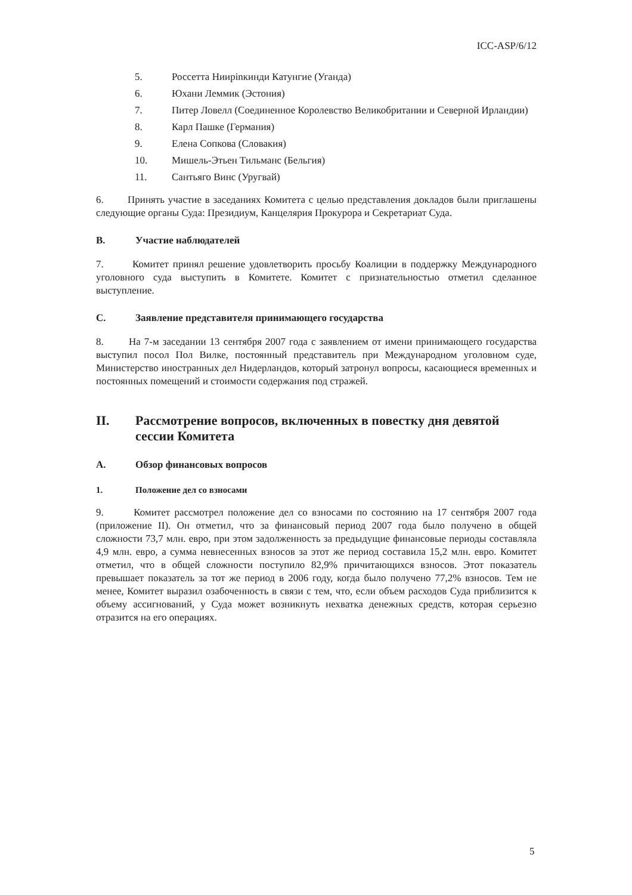ICC-ASP/6/12
5. Россетта Ниирinкинди Катунгие (Уганда)
6. Юхани Леммик (Эстония)
7. Питер Ловелл (Соединенное Королевство Великобритании и Северной Ирландии)
8. Карл Пашке (Германия)
9. Елена Сопкова (Словакия)
10. Мишель-Этьен Тильманс (Бельгия)
11. Сантьяго Винс (Уругвай)
6. Принять участие в заседаниях Комитета с целью представления докладов были приглашены следующие органы Суда: Президиум, Канцелярия Прокурора и Секретариат Суда.
B. Участие наблюдателей
7. Комитет принял решение удовлетворить просьбу Коалиции в поддержку Международного уголовного суда выступить в Комитете. Комитет с признательностью отметил сделанное выступление.
C. Заявление представителя принимающего государства
8. На 7-м заседании 13 сентября 2007 года с заявлением от имени принимающего государства выступил посол Пол Вилке, постоянный представитель при Международном уголовном суде, Министерство иностранных дел Нидерландов, который затронул вопросы, касающиеся временных и постоянных помещений и стоимости содержания под стражей.
II. Рассмотрение вопросов, включенных в повестку дня девятой сессии Комитета
A. Обзор финансовых вопросов
1. Положение дел со взносами
9. Комитет рассмотрел положение дел со взносами по состоянию на 17 сентября 2007 года (приложение II). Он отметил, что за финансовый период 2007 года было получено в общей сложности 73,7 млн. евро, при этом задолженность за предыдущие финансовые периоды составляла 4,9 млн. евро, а сумма невнесенных взносов за этот же период составила 15,2 млн. евро. Комитет отметил, что в общей сложности поступило 82,9% причитающихся взносов. Этот показатель превышает показатель за тот же период в 2006 году, когда было получено 77,2% взносов. Тем не менее, Комитет выразил озабоченность в связи с тем, что, если объем расходов Суда приблизится к объему ассигнований, у Суда может возникнуть нехватка денежных средств, которая серьезно отразится на его операциях.
5